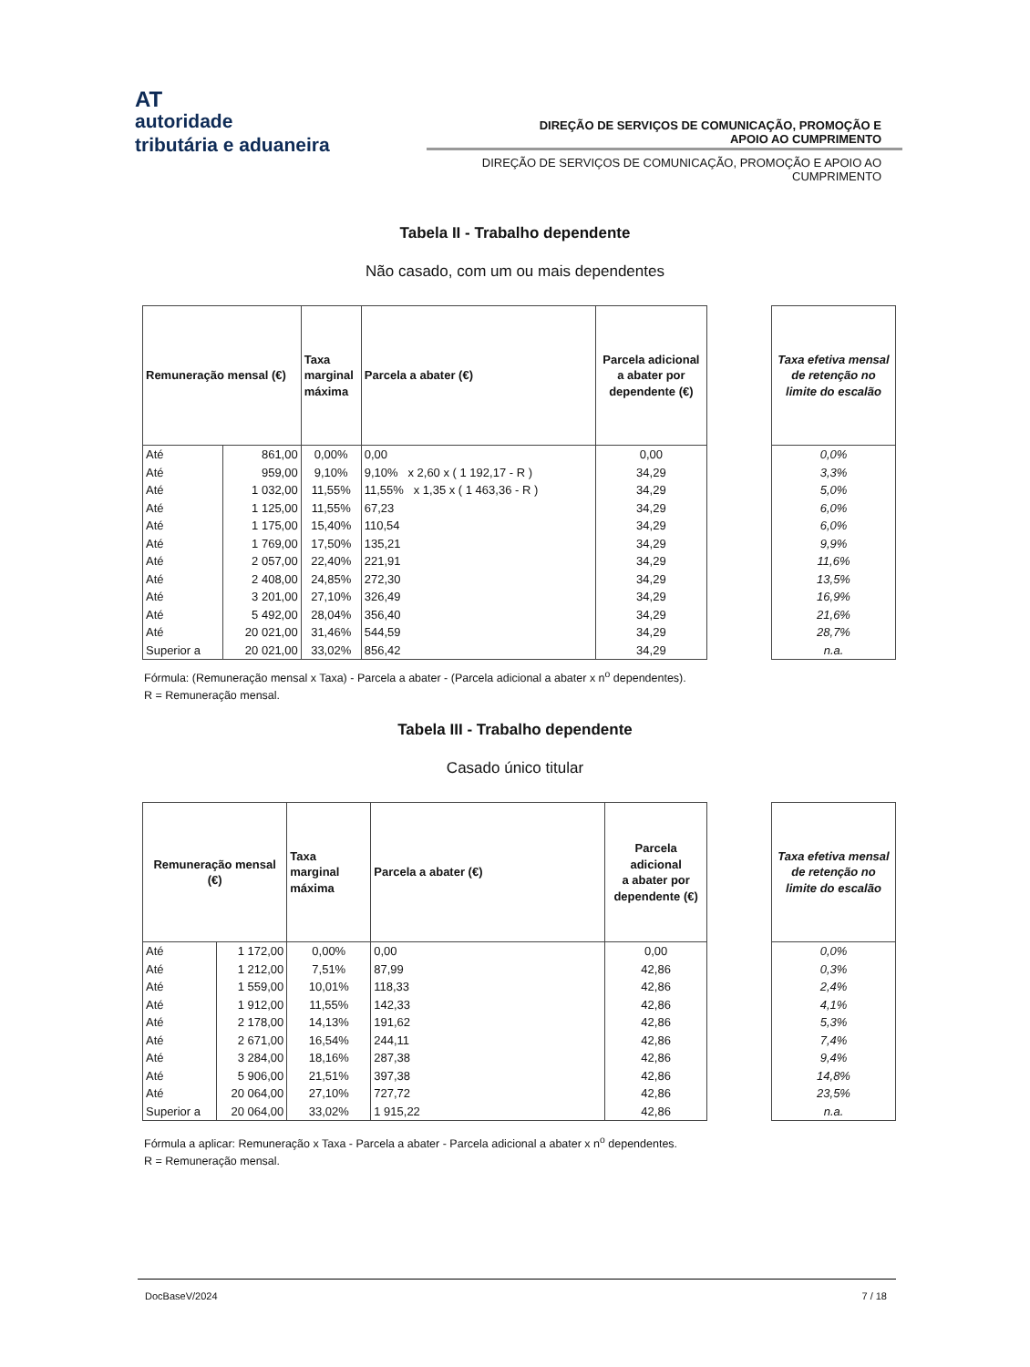AT
autoridade
tributária e aduaneira
DIREÇÃO DE SERVIÇOS DE COMUNICAÇÃO, PROMOÇÃO E
APOIO AO CUMPRIMENTO
DIREÇÃO DE SERVIÇOS DE COMUNICAÇÃO, PROMOÇÃO E APOIO AO
CUMPRIMENTO
Tabela II - Trabalho dependente
Não casado, com um ou mais dependentes
| Remuneração mensal (€) | | Taxa marginal máxima | Parcela a abater (€) | Parcela adicional a abater por dependente (€) |
| --- | --- | --- | --- | --- |
| Até | 861,00 | 0,00% | 0,00 | 0,00 |
| Até | 959,00 | 9,10% | 9,10% x 2,60 x ( 1 192,17 - R ) | 34,29 |
| Até | 1 032,00 | 11,55% | 11,55% x 1,35 x ( 1 463,36 - R ) | 34,29 |
| Até | 1 125,00 | 11,55% | 67,23 | 34,29 |
| Até | 1 175,00 | 15,40% | 110,54 | 34,29 |
| Até | 1 769,00 | 17,50% | 135,21 | 34,29 |
| Até | 2 057,00 | 22,40% | 221,91 | 34,29 |
| Até | 2 408,00 | 24,85% | 272,30 | 34,29 |
| Até | 3 201,00 | 27,10% | 326,49 | 34,29 |
| Até | 5 492,00 | 28,04% | 356,40 | 34,29 |
| Até | 20 021,00 | 31,46% | 544,59 | 34,29 |
| Superior a | 20 021,00 | 33,02% | 856,42 | 34,29 |
| Taxa efetiva mensal de retenção no limite do escalão |
| --- |
| 0,0% |
| 3,3% |
| 5,0% |
| 6,0% |
| 6,0% |
| 9,9% |
| 11,6% |
| 13,5% |
| 16,9% |
| 21,6% |
| 28,7% |
| n.a. |
Fórmula: (Remuneração mensal x Taxa) - Parcela a abater - (Parcela adicional a abater x n<sup>o</sup> dependentes).
R = Remuneração mensal.
Tabela III - Trabalho dependente
Casado único titular
| Remuneração mensal (€) | | Taxa marginal máxima | Parcela a abater (€) | Parcela adicional a abater por dependente (€) |
| --- | --- | --- | --- | --- |
| Até | 1 172,00 | 0,00% | 0,00 | 0,00 |
| Até | 1 212,00 | 7,51% | 87,99 | 42,86 |
| Até | 1 559,00 | 10,01% | 118,33 | 42,86 |
| Até | 1 912,00 | 11,55% | 142,33 | 42,86 |
| Até | 2 178,00 | 14,13% | 191,62 | 42,86 |
| Até | 2 671,00 | 16,54% | 244,11 | 42,86 |
| Até | 3 284,00 | 18,16% | 287,38 | 42,86 |
| Até | 5 906,00 | 21,51% | 397,38 | 42,86 |
| Até | 20 064,00 | 27,10% | 727,72 | 42,86 |
| Superior a | 20 064,00 | 33,02% | 1 915,22 | 42,86 |
| Taxa efetiva mensal de retenção no limite do escalão |
| --- |
| 0,0% |
| 0,3% |
| 2,4% |
| 4,1% |
| 5,3% |
| 7,4% |
| 9,4% |
| 14,8% |
| 23,5% |
| n.a. |
Fórmula a aplicar: Remuneração x Taxa - Parcela a abater - Parcela adicional a abater x n<sup>o</sup> dependentes.
R = Remuneração mensal.
DocBaseV/2024 7 / 18